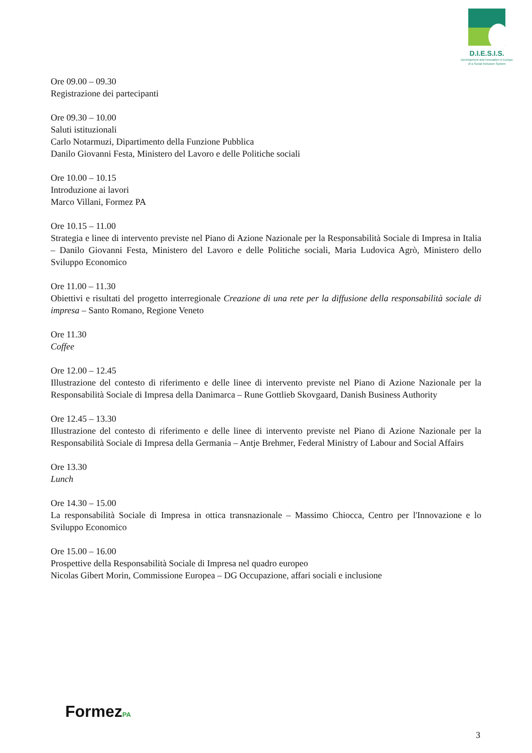D.I.E.S.I.S.
Development and Innovation in Europe
of a Social Inclusion System
Ore 09.00 – 09.30
Registrazione dei partecipanti
Ore 09.30 – 10.00
Saluti istituzionali
Carlo Notarmuzi, Dipartimento della Funzione Pubblica
Danilo Giovanni Festa, Ministero del Lavoro e delle Politiche sociali
Ore 10.00 – 10.15
Introduzione ai lavori
Marco Villani, Formez PA
Ore 10.15 – 11.00
Strategia e linee di intervento previste nel Piano di Azione Nazionale per la Responsabilità Sociale di Impresa in Italia – Danilo Giovanni Festa, Ministero del Lavoro e delle Politiche sociali, Maria Ludovica Agrò, Ministero dello Sviluppo Economico
Ore 11.00 – 11.30
Obiettivi e risultati del progetto interregionale Creazione di una rete per la diffusione della responsabilità sociale di impresa – Santo Romano, Regione Veneto
Ore 11.30
Coffee
Ore 12.00 – 12.45
Illustrazione del contesto di riferimento e delle linee di intervento previste nel Piano di Azione Nazionale per la Responsabilità Sociale di Impresa della Danimarca – Rune Gottlieb Skovgaard, Danish Business Authority
Ore 12.45 – 13.30
Illustrazione del contesto di riferimento e delle linee di intervento previste nel Piano di Azione Nazionale per la Responsabilità Sociale di Impresa della Germania – Antje Brehmer, Federal Ministry of Labour and Social Affairs
Ore 13.30
Lunch
Ore 14.30 – 15.00
La responsabilità Sociale di Impresa in ottica transnazionale – Massimo Chiocca, Centro per l'Innovazione e lo Sviluppo Economico
Ore 15.00 – 16.00
Prospettive della Responsabilità Sociale di Impresa nel quadro europeo
Nicolas Gibert Morin, Commissione Europea – DG Occupazione, affari sociali e inclusione
FormezPA
3